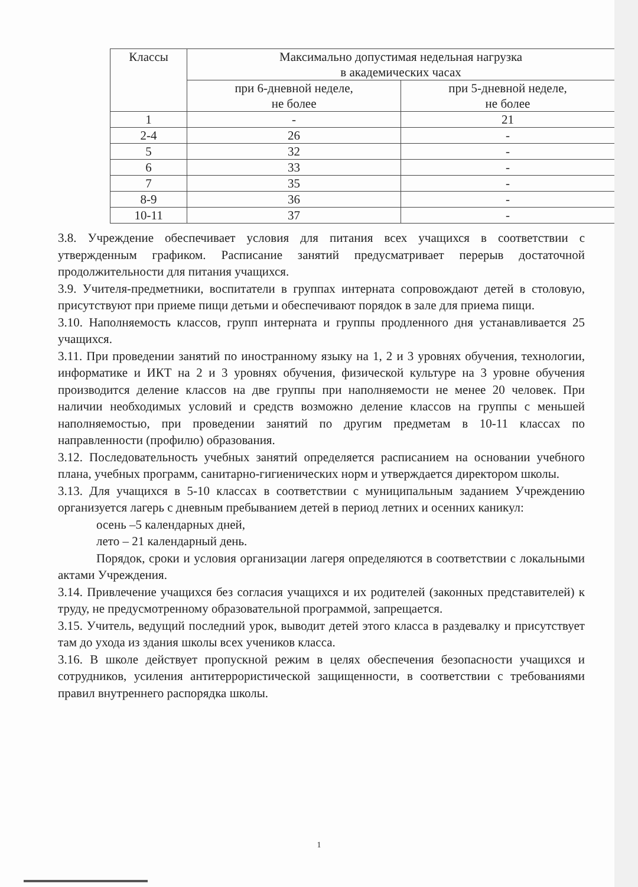| Классы | Максимально допустимая недельная нагрузка в академических часах | |
| --- | --- | --- |
| | при 6-дневной неделе, не более | при 5-дневной неделе, не более |
| 1 | - | 21 |
| 2-4 | 26 | - |
| 5 | 32 | - |
| 6 | 33 | - |
| 7 | 35 | - |
| 8-9 | 36 | - |
| 10-11 | 37 | - |
3.8. Учреждение обеспечивает условия для питания всех учащихся в соответствии с утвержденным графиком. Расписание занятий предусматривает перерыв достаточной продолжительности для питания учащихся.
3.9. Учителя-предметники, воспитатели в группах интерната сопровождают детей в столовую, присутствуют при приеме пищи детьми и обеспечивают порядок в зале для приема пищи.
3.10. Наполняемость классов, групп интерната и группы продленного дня устанавливается 25 учащихся.
3.11. При проведении занятий по иностранному языку на 1, 2 и 3 уровнях обучения, технологии, информатике и ИКТ на 2 и 3 уровнях обучения, физической культуре на 3 уровне обучения производится деление классов на две группы при наполняемости не менее 20 человек. При наличии необходимых условий и средств возможно деление классов на группы с меньшей наполняемостью, при проведении занятий по другим предметам в 10-11 классах по направленности (профилю) образования.
3.12. Последовательность учебных занятий определяется расписанием на основании учебного плана, учебных программ, санитарно-гигиенических норм и утверждается директором школы.
3.13. Для учащихся в 5-10 классах в соответствии с муниципальным заданием Учреждению организуется лагерь с дневным пребыванием детей в период летних и осенних каникул:
осень –5 календарных дней,
лето – 21 календарный день.
Порядок, сроки и условия организации лагеря определяются в соответствии с локальными актами Учреждения.
3.14. Привлечение учащихся без согласия учащихся и их родителей (законных представителей) к труду, не предусмотренному образовательной программой, запрещается.
3.15. Учитель, ведущий последний урок, выводит детей этого класса в раздевалку и присутствует там до ухода из здания школы всех учеников класса.
3.16. В школе действует пропускной режим в целях обеспечения безопасности учащихся и сотрудников, усиления антитеррористической защищенности, в соответствии с требованиями правил внутреннего распорядка школы.
1